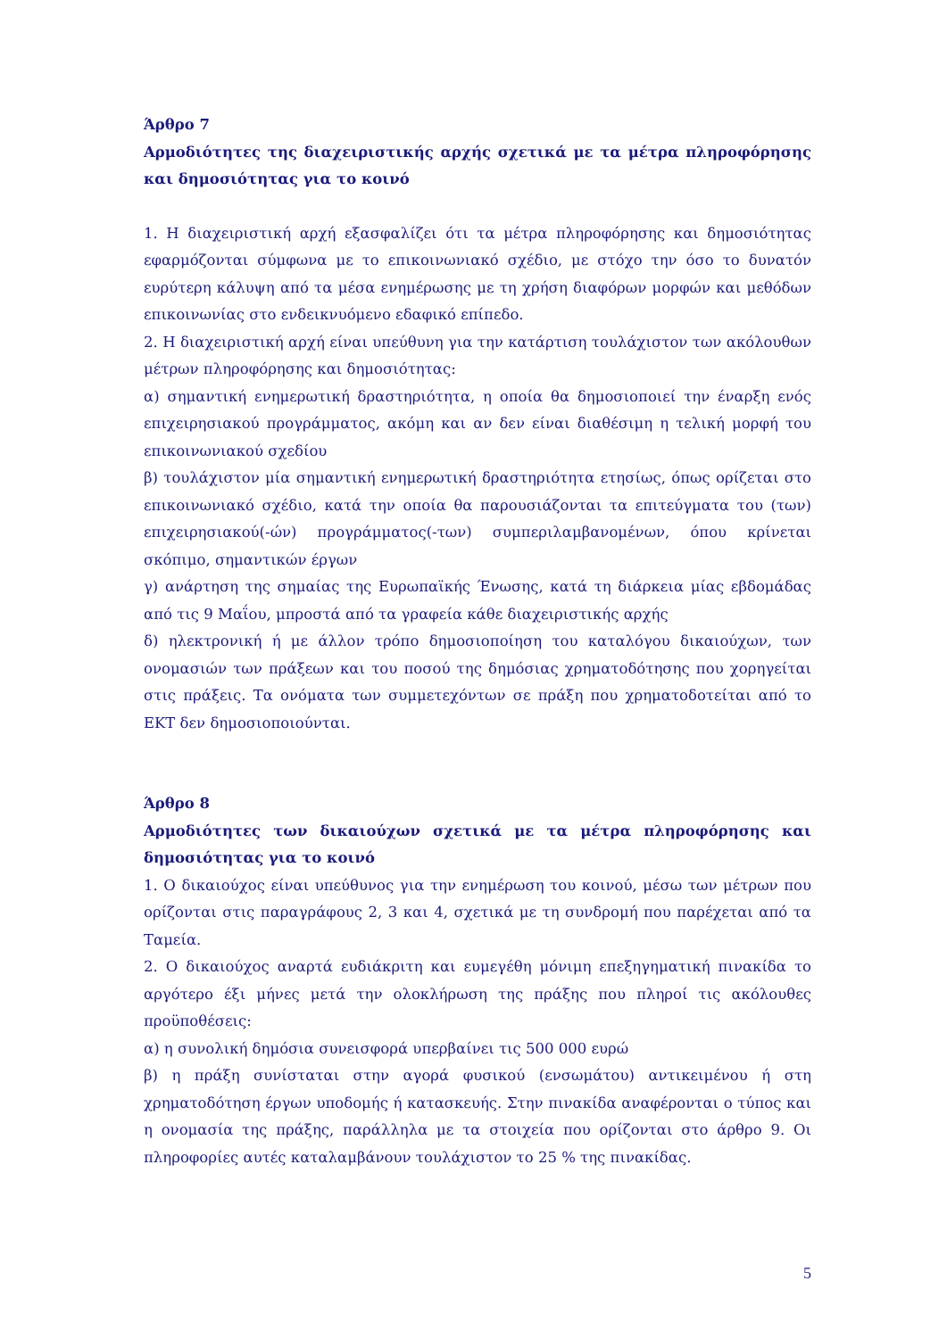Άρθρο 7
Αρμοδιότητες της διαχειριστικής αρχής σχετικά με τα μέτρα πληροφόρησης και δημοσιότητας για το κοινό
1. Η διαχειριστική αρχή εξασφαλίζει ότι τα μέτρα πληροφόρησης και δημοσιότητας εφαρμόζονται σύμφωνα με το επικοινωνιακό σχέδιο, με στόχο την όσο το δυνατόν ευρύτερη κάλυψη από τα μέσα ενημέρωσης με τη χρήση διαφόρων μορφών και μεθόδων επικοινωνίας στο ενδεικνυόμενο εδαφικό επίπεδο.
2. Η διαχειριστική αρχή είναι υπεύθυνη για την κατάρτιση τουλάχιστον των ακόλουθων μέτρων πληροφόρησης και δημοσιότητας:
α) σημαντική ενημερωτική δραστηριότητα, η οποία θα δημοσιοποιεί την έναρξη ενός επιχειρησιακού προγράμματος, ακόμη και αν δεν είναι διαθέσιμη η τελική μορφή του επικοινωνιακού σχεδίου
β) τουλάχιστον μία σημαντική ενημερωτική δραστηριότητα ετησίως, όπως ορίζεται στο επικοινωνιακό σχέδιο, κατά την οποία θα παρουσιάζονται τα επιτεύγματα του (των) επιχειρησιακού(-ών) προγράμματος(-των) συμπεριλαμβανομένων, όπου κρίνεται σκόπιμο, σημαντικών έργων
γ) ανάρτηση της σημαίας της Ευρωπαϊκής Ένωσης, κατά τη διάρκεια μίας εβδομάδας από τις 9 Μαΐου, μπροστά από τα γραφεία κάθε διαχειριστικής αρχής
δ) ηλεκτρονική ή με άλλον τρόπο δημοσιοποίηση του καταλόγου δικαιούχων, των ονομασιών των πράξεων και του ποσού της δημόσιας χρηματοδότησης που χορηγείται στις πράξεις. Τα ονόματα των συμμετεχόντων σε πράξη που χρηματοδοτείται από το ΕΚΤ δεν δημοσιοποιούνται.
Άρθρο 8
Αρμοδιότητες των δικαιούχων σχετικά με τα μέτρα πληροφόρησης και δημοσιότητας για το κοινό
1. Ο δικαιούχος είναι υπεύθυνος για την ενημέρωση του κοινού, μέσω των μέτρων που ορίζονται στις παραγράφους 2, 3 και 4, σχετικά με τη συνδρομή που παρέχεται από τα Ταμεία.
2. Ο δικαιούχος αναρτά ευδιάκριτη και ευμεγέθη μόνιμη επεξηγηματική πινακίδα το αργότερο έξι μήνες μετά την ολοκλήρωση της πράξης που πληροί τις ακόλουθες προϋποθέσεις:
α) η συνολική δημόσια συνεισφορά υπερβαίνει τις 500 000 ευρώ
β) η πράξη συνίσταται στην αγορά φυσικού (ενσωμάτου) αντικειμένου ή στη χρηματοδότηση έργων υποδομής ή κατασκευής. Στην πινακίδα αναφέρονται ο τύπος και η ονομασία της πράξης, παράλληλα με τα στοιχεία που ορίζονται στο άρθρο 9. Οι πληροφορίες αυτές καταλαμβάνουν τουλάχιστον το 25 % της πινακίδας.
5